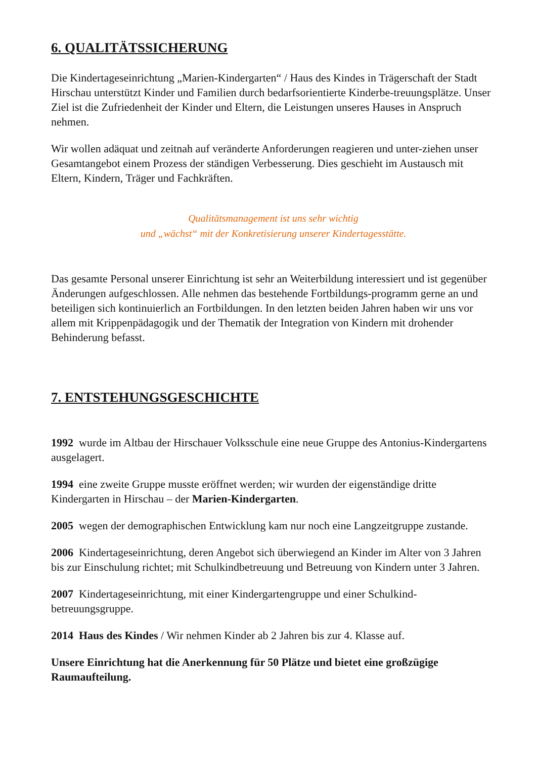6. QUALITÄTSSICHERUNG
Die Kindertageseinrichtung „Marien-Kindergarten“ / Haus des Kindes in Trägerschaft der Stadt Hirschau unterstützt Kinder und Familien durch bedarfsorientierte Kinderbe-treuungsplätze. Unser Ziel ist die Zufriedenheit der Kinder und Eltern, die Leistungen unseres Hauses in Anspruch nehmen.
Wir wollen adäquat und zeitnah auf veränderte Anforderungen reagieren und unter-ziehen unser Gesamtangebot einem Prozess der ständigen Verbesserung. Dies geschieht im Austausch mit Eltern, Kindern, Träger und Fachkräften.
Qualitätsmanagement ist uns sehr wichtig
und „wächst“ mit der Konkretisierung unserer Kindertagesstätte.
Das gesamte Personal unserer Einrichtung ist sehr an Weiterbildung interessiert und ist gegenüber Änderungen aufgeschlossen. Alle nehmen das bestehende Fortbildungs-programm gerne an und beteiligen sich kontinuierlich an Fortbildungen. In den letzten beiden Jahren haben wir uns vor allem mit Krippenpädagogik und der Thematik der Integration von Kindern mit drohender Behinderung befasst.
7. ENTSTEHUNGSGESCHICHTE
1992 wurde im Altbau der Hirschauer Volksschule eine neue Gruppe des Antonius-Kindergartens ausgelagert.
1994 eine zweite Gruppe musste eröffnet werden; wir wurden der eigenständige dritte Kindergarten in Hirschau – der Marien-Kindergarten.
2005 wegen der demographischen Entwicklung kam nur noch eine Langzeitgruppe zustande.
2006 Kindertageseinrichtung, deren Angebot sich überwiegend an Kinder im Alter von 3 Jahren bis zur Einschulung richtet; mit Schulkindbetreuung und Betreuung von Kindern unter 3 Jahren.
2007 Kindertageseinrichtung, mit einer Kindergartengruppe und einer Schulkind-betreuungsgruppe.
2014 Haus des Kindes / Wir nehmen Kinder ab 2 Jahren bis zur 4. Klasse auf.
Unsere Einrichtung hat die Anerkennung für 50 Plätze und bietet eine großzügige Raumaufteilung.